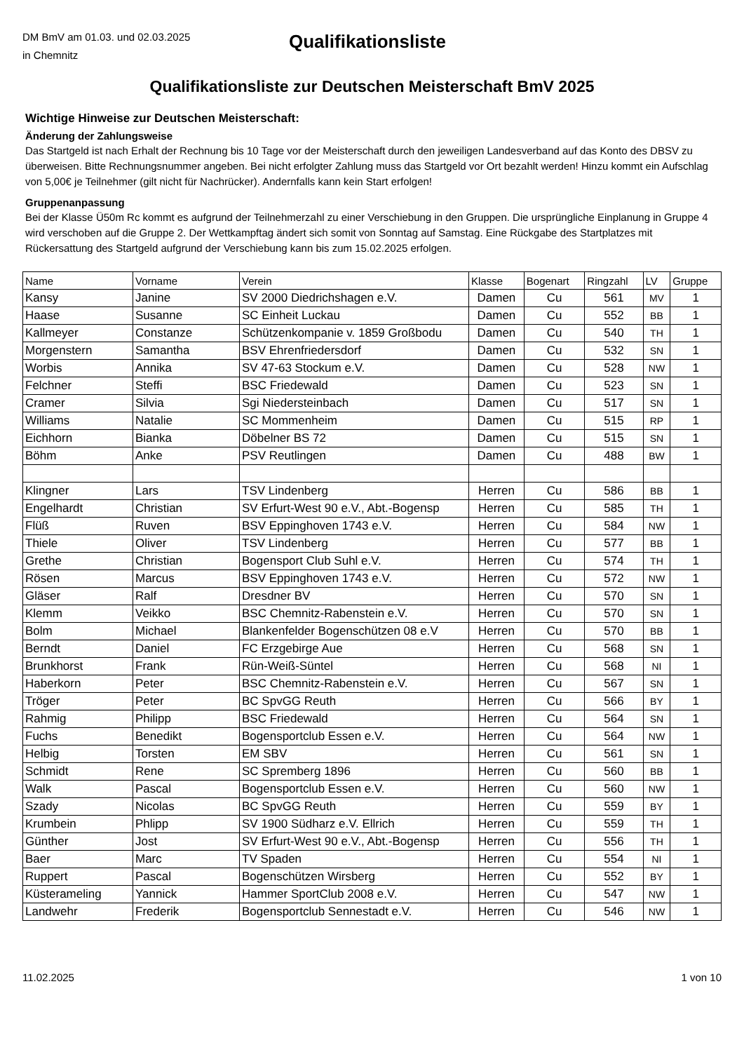DM BmV am 01.03. und 02.03.2025
in Chemnitz
Qualifikationsliste
Qualifikationsliste zur Deutschen Meisterschaft BmV 2025
Wichtige Hinweise zur Deutschen Meisterschaft:
Änderung der Zahlungsweise
Das Startgeld ist nach Erhalt der Rechnung bis 10 Tage vor der Meisterschaft durch den jeweiligen Landesverband auf das Konto des DBSV zu überweisen. Bitte Rechnungsnummer angeben. Bei nicht erfolgter Zahlung muss das Startgeld vor Ort bezahlt werden! Hinzu kommt ein Aufschlag von 5,00€ je Teilnehmer (gilt nicht für Nachrücker). Andernfalls kann kein Start erfolgen!
Gruppenanpassung
Bei der Klasse Ü50m Rc kommt es aufgrund der Teilnehmerzahl zu einer Verschiebung in den Gruppen. Die ursprüngliche Einplanung in Gruppe 4 wird verschoben auf die Gruppe 2. Der Wettkampftag ändert sich somit von Sonntag auf Samstag. Eine Rückgabe des Startplatzes mit Rückersattung des Startgeld aufgrund der Verschiebung kann bis zum 15.02.2025 erfolgen.
| Name | Vorname | Verein | Klasse | Bogenart | Ringzahl | LV | Gruppe |
| --- | --- | --- | --- | --- | --- | --- | --- |
| Kansy | Janine | SV 2000 Diedrichshagen e.V. | Damen | Cu | 561 | MV | 1 |
| Haase | Susanne | SC Einheit Luckau | Damen | Cu | 552 | BB | 1 |
| Kallmeyer | Constanze | Schützenkompanie v. 1859 Großbodu | Damen | Cu | 540 | TH | 1 |
| Morgenstern | Samantha | BSV Ehrenfriedersdorf | Damen | Cu | 532 | SN | 1 |
| Worbis | Annika | SV 47-63 Stockum e.V. | Damen | Cu | 528 | NW | 1 |
| Felchner | Steffi | BSC Friedewald | Damen | Cu | 523 | SN | 1 |
| Cramer | Silvia | Sgi Niedersteinbach | Damen | Cu | 517 | SN | 1 |
| Williams | Natalie | SC Mommenheim | Damen | Cu | 515 | RP | 1 |
| Eichhorn | Bianka | Döbelner BS 72 | Damen | Cu | 515 | SN | 1 |
| Böhm | Anke | PSV Reutlingen | Damen | Cu | 488 | BW | 1 |
| Klingner | Lars | TSV Lindenberg | Herren | Cu | 586 | BB | 1 |
| Engelhardt | Christian | SV Erfurt-West 90 e.V., Abt.-Bogensp | Herren | Cu | 585 | TH | 1 |
| Flüß | Ruven | BSV Eppinghoven 1743 e.V. | Herren | Cu | 584 | NW | 1 |
| Thiele | Oliver | TSV Lindenberg | Herren | Cu | 577 | BB | 1 |
| Grethe | Christian | Bogensport Club Suhl e.V. | Herren | Cu | 574 | TH | 1 |
| Rösen | Marcus | BSV Eppinghoven 1743 e.V. | Herren | Cu | 572 | NW | 1 |
| Gläser | Ralf | Dresdner BV | Herren | Cu | 570 | SN | 1 |
| Klemm | Veikko | BSC Chemnitz-Rabenstein e.V. | Herren | Cu | 570 | SN | 1 |
| Bolm | Michael | Blankenfelder Bogenschützen 08 e.V | Herren | Cu | 570 | BB | 1 |
| Berndt | Daniel | FC Erzgebirge Aue | Herren | Cu | 568 | SN | 1 |
| Brunkhorst | Frank | Rün-Weiß-Süntel | Herren | Cu | 568 | NI | 1 |
| Haberkorn | Peter | BSC Chemnitz-Rabenstein e.V. | Herren | Cu | 567 | SN | 1 |
| Tröger | Peter | BC SpvGG Reuth | Herren | Cu | 566 | BY | 1 |
| Rahmig | Philipp | BSC Friedewald | Herren | Cu | 564 | SN | 1 |
| Fuchs | Benedikt | Bogensportclub Essen e.V. | Herren | Cu | 564 | NW | 1 |
| Helbig | Torsten | EM SBV | Herren | Cu | 561 | SN | 1 |
| Schmidt | Rene | SC Spremberg 1896 | Herren | Cu | 560 | BB | 1 |
| Walk | Pascal | Bogensportclub Essen e.V. | Herren | Cu | 560 | NW | 1 |
| Szady | Nicolas | BC SpvGG Reuth | Herren | Cu | 559 | BY | 1 |
| Krumbein | Phlipp | SV 1900 Südharz e.V. Ellrich | Herren | Cu | 559 | TH | 1 |
| Günther | Jost | SV Erfurt-West 90 e.V., Abt.-Bogensp | Herren | Cu | 556 | TH | 1 |
| Baer | Marc | TV Spaden | Herren | Cu | 554 | NI | 1 |
| Ruppert | Pascal | Bogenschützen Wirsberg | Herren | Cu | 552 | BY | 1 |
| Küsterameling | Yannick | Hammer SportClub 2008 e.V. | Herren | Cu | 547 | NW | 1 |
| Landwehr | Frederik | Bogensportclub Sennestadt e.V. | Herren | Cu | 546 | NW | 1 |
11.02.2025 1 von 10